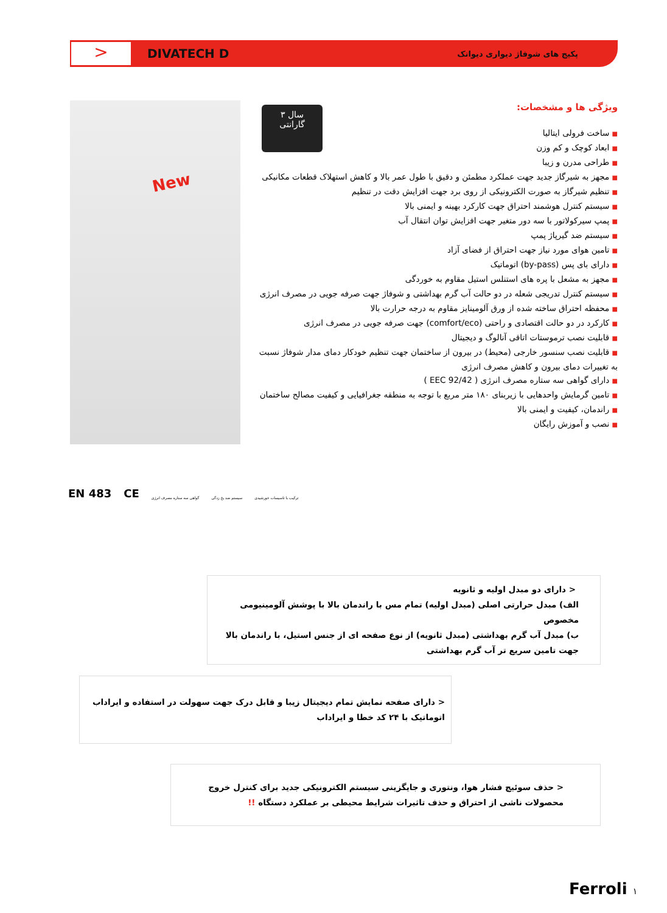>
DIVATECH D
پکیج های شوفاژ دیواری دیواتک
New
۳ سال
گارانتی
ویژگی ها و مشخصات:
■ ساخت فرولی ایتالیا
■ ابعاد کوچک و کم وزن
■ طراحی مدرن و زیبا
■ مجهز به شیرگاز جدید جهت عملکرد مطمئن و دقیق با طول عمر بالا و کاهش استهلاک قطعات مکانیکی
■ تنظیم شیرگاز به صورت الکترونیکی از روی برد جهت افزایش دقت در تنظیم
■ سیستم کنترل هوشمند احتراق جهت کارکرد بهینه و ایمنی بالا
■ پمپ سیرکولاتور با سه دور متغیر جهت افزایش توان انتقال آب
■ سیستم ضد گیرپاژ پمپ
■ تامین هوای مورد نیاز جهت احتراق از فضای آزاد
■ دارای بای پس (by-pass) اتوماتیک
■ مجهز به مشعل با پره های استنلس استیل مقاوم به خوردگی
■ سیستم کنترل تدریجی شعله در دو حالت آب گرم بهداشتی و شوفاژ جهت صرفه جویی در مصرف انرژی
■ محفظه احتراق ساخته شده از ورق آلومینایز مقاوم به درجه حرارت بالا
■ کارکرد در دو حالت اقتصادی و راحتی (comfort/eco) جهت صرفه جویی در مصرف انرژی
■ قابلیت نصب ترموستات اتاقی آنالوگ و دیجیتال
■ قابلیت نصب سنسور خارجی (محیط) در بیرون از ساختمان جهت تنظیم خودکار دمای مدار شوفاژ نسبت به تغییرات دمای بیرون و کاهش مصرف انرژی
■ دارای گواهی سه ستاره مصرف انرژی ( 92/42 EEC )
■ تامین گرمایش واحدهایی با زیربنای ۱۸۰ متر مربع با توجه به منطقه جغرافیایی و کیفیت مصالح ساختمان
■ راندمان، کیفیت و ایمنی بالا
■ نصب و آموزش رایگان
EN 483 CE گواهی سه ستاره مصرف انرژی سیستم ضد یخ زدگی ترکیب با تاسیسات خورشیدی
< دارای دو مبدل اولیه و ثانویه
الف) مبدل حرارتی اصلی (مبدل اولیه) تمام مس با راندمان بالا با پوشش آلومینیومی مخصوص
ب) مبدل آب گرم بهداشتی (مبدل ثانویه) از نوع صفحه ای از جنس استیل، با راندمان بالا جهت تامین سریع تر آب گرم بهداشتی
< دارای صفحه نمایش تمام دیجیتال زیبا و قابل درک جهت سهولت در استفاده و ایراداب اتوماتیک با ۲۴ کد خطا و ایراداب
< حذف سوئیچ فشار هوا، ونتوری و جایگزینی سیستم الکترونیکی جدید برای کنترل خروج محصولات ناشی از احتراق و حذف تاثیرات شرایط محیطی بر عملکرد دستگاه !!
Ferroli ۱